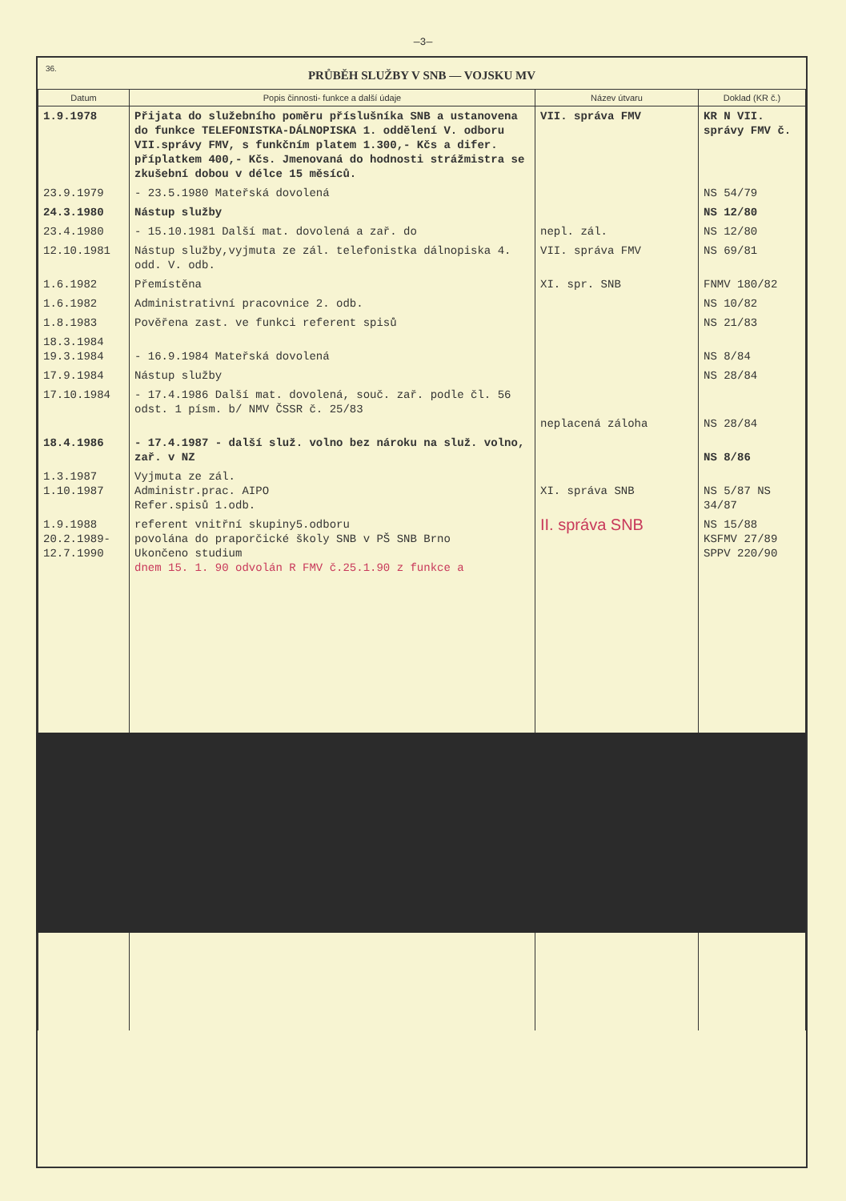—3—
36.
PRŮBĚH SLUŽBY V SNB — VOJSKU MV
| Datum | Popis činnosti- funkce a další údaje | Název útvaru | Doklad (KR č.) |
| --- | --- | --- | --- |
| 1.9.1978 | Přijata do služebního poměru příslušníka SNB a ustanovena do funkce TELEFONISTKA-DÁLNOPISKA 1. oddělení V. odboru VII.správy FMV, s funkčním platem 1.300,- Kčs a difer. příplatkem 400,- Kčs. Jmenovaná do hodnosti strážmistra se zkušební dobou v délce 15 měsíců. | VII. správa FMV | KR N VII. správy FMV č. |
| 23.9.1979 | - 23.5.1980 Mateřská dovolená | | NS 54/79 |
| 24.3.1980 | Nástup služby | | NS 12/80 |
| 23.4.1980 | - 15.10.1981 Další mat. dovolená a zař. do | nepl. zál. | NS 12/80 |
| 12.10.1981 | Nástup služby,vyjmuta ze zál. telefonistka dálnopiska 4. odd. V. odb. | VII. správa FMV | NS 69/81 |
| 1.6.1982 | Přemístěna | XI. spr. SNB | FNMV 180/82 |
| 1.6.1982 | Administrativní pracovnice 2. odb. | | NS 10/82 |
| 1.8.1983 | Pověřena zast. ve funkci referent spisů | | NS 21/83 |
| 18.3.1984 19.3.1984 | - 16.9.1984 Mateřská dovolená | | NS 8/84 |
| 17.9.1984 | Nástup služby | | NS 28/84 |
| 17.10.1984 | - 17.4.1986 Další mat. dovolená, souč. zař. podle čl. 56 odst. 1 písm. b/ NMV ČSSR č. 25/83 | neplacená záloha | NS 28/84 |
| 18.4.1986 | - 17.4.1987 - další služ. volno bez nároku na služ. volno, zař. v NZ | | NS 8/86 |
| 1.3.1987 1.10.1987 | Vyjmuta ze zál. Administr.prac. AIPO Refer.spisů 1.odb. | XI. správa SNB | NS 5/87 NS 34/87 |
| 1.9.1988 20.2.1989- 12.7.1990 | referent vnitřní skupiny5.odboru povolána do praporčické školy SNB v PŠ SNB Brno Ukončeno studium dnem 15. 1. 90 odvolán R FMV č.25.1.90 z funkce a | II. správa SNB | NS 15/88 KSFMV 27/89 SPPV 220/90 |